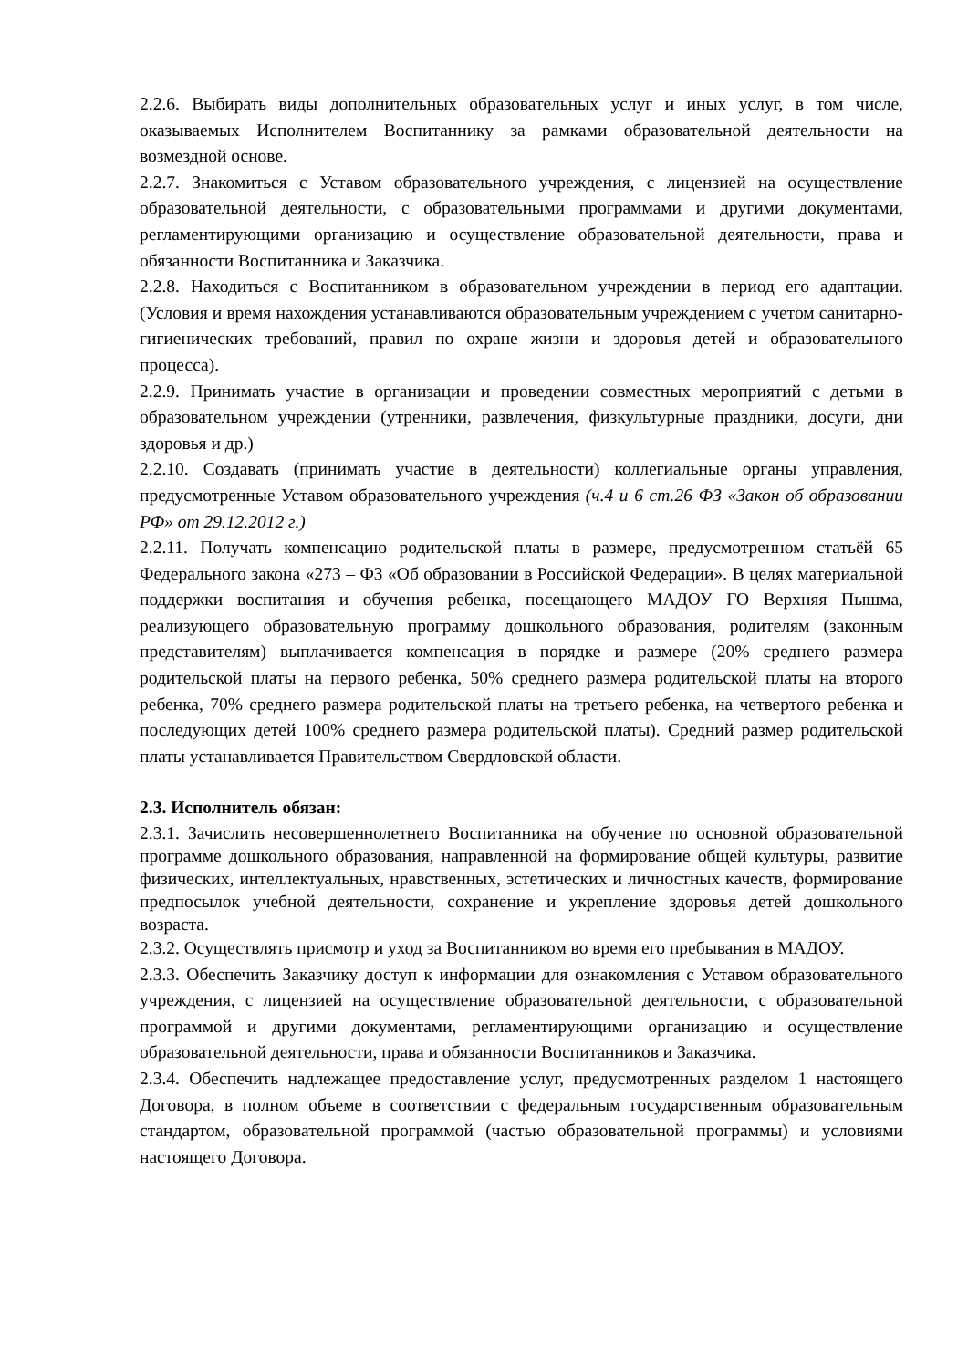2.2.6. Выбирать виды дополнительных образовательных услуг и иных услуг, в том числе, оказываемых Исполнителем Воспитаннику за рамками образовательной деятельности на возмездной основе.
2.2.7. Знакомиться с Уставом образовательного учреждения, с лицензией на осуществление образовательной деятельности, с образовательными программами и другими документами, регламентирующими организацию и осуществление образовательной деятельности, права и обязанности Воспитанника и Заказчика.
2.2.8. Находиться с Воспитанником в образовательном учреждении в период его адаптации. (Условия и время нахождения устанавливаются образовательным учреждением с учетом санитарно-гигиенических требований, правил по охране жизни и здоровья детей и образовательного процесса).
2.2.9. Принимать участие в организации и проведении совместных мероприятий с детьми в образовательном учреждении (утренники, развлечения, физкультурные праздники, досуги, дни здоровья и др.)
2.2.10. Создавать (принимать участие в деятельности) коллегиальные органы управления, предусмотренные Уставом образовательного учреждения (ч.4 и 6 ст.26 ФЗ «Закон об образовании РФ» от 29.12.2012 г.)
2.2.11. Получать компенсацию родительской платы в размере, предусмотренном статьёй 65 Федерального закона «273 – ФЗ «Об образовании в Российской Федерации». В целях материальной поддержки воспитания и обучения ребенка, посещающего МАДОУ ГО Верхняя Пышма, реализующего образовательную программу дошкольного образования, родителям (законным представителям) выплачивается компенсация в порядке и размере (20% среднего размера родительской платы на первого ребенка, 50% среднего размера родительской платы на второго ребенка, 70% среднего размера родительской платы на третьего ребенка, на четвертого ребенка и последующих детей 100% среднего размера родительской платы). Средний размер родительской платы устанавливается Правительством Свердловской области.
2.3. Исполнитель обязан:
2.3.1. Зачислить несовершеннолетнего Воспитанника на обучение по основной образовательной программе дошкольного образования, направленной на формирование общей культуры, развитие физических, интеллектуальных, нравственных, эстетических и личностных качеств, формирование предпосылок учебной деятельности, сохранение и укрепление здоровья детей дошкольного возраста.
2.3.2. Осуществлять присмотр и уход за Воспитанником во время его пребывания в МАДОУ.
2.3.3. Обеспечить Заказчику доступ к информации для ознакомления с Уставом образовательного учреждения, с лицензией на осуществление образовательной деятельности, с образовательной программой и другими документами, регламентирующими организацию и осуществление образовательной деятельности, права и обязанности Воспитанников и Заказчика.
2.3.4. Обеспечить надлежащее предоставление услуг, предусмотренных разделом 1 настоящего Договора, в полном объеме в соответствии с федеральным государственным образовательным стандартом, образовательной программой (частью образовательной программы) и условиями настоящего Договора.